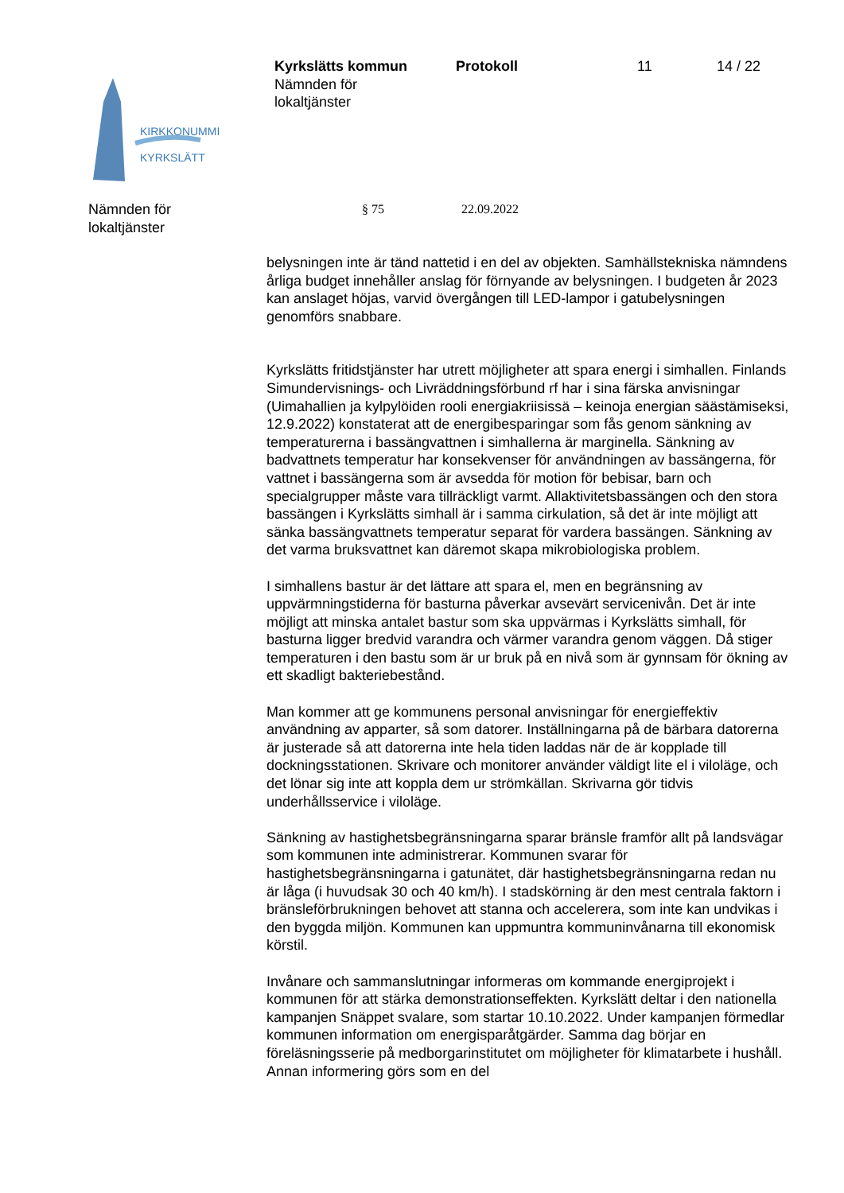KIRKKONUMMI
KYRKSLÄTT
Kyrkslätts kommun
Nämnden för
lokaltjänster
Protokoll 11 14 / 22
Nämnden för
lokaltjänster
§ 75 22.09.2022
belysningen inte är tänd nattetid i en del av objekten. Samhällstekniska nämndens årliga budget innehåller anslag för förnyande av belysningen. I budgeten år 2023 kan anslaget höjas, varvid övergången till LED-lampor i gatubelysningen genomförs snabbare.
Kyrkslätts fritidstjänster har utrett möjligheter att spara energi i simhallen. Finlands Simundervisnings- och Livräddningsförbund rf har i sina färska anvisningar (Uimahallien ja kylpylöiden rooli energiakriisissä – keinoja energian säästämiseksi, 12.9.2022) konstaterat att de energibesparingar som fås genom sänkning av temperaturerna i bassängvattnen i simhallerna är marginella. Sänkning av badvattnets temperatur har konsekvenser för användningen av bassängerna, för vattnet i bassängerna som är avsedda för motion för bebisar, barn och specialgrupper måste vara tillräckligt varmt. Allaktivitetsbassängen och den stora bassängen i Kyrkslätts simhall är i samma cirkulation, så det är inte möjligt att sänka bassängvattnets temperatur separat för vardera bassängen. Sänkning av det varma bruksvattnet kan däremot skapa mikrobiologiska problem.
I simhallens bastur är det lättare att spara el, men en begränsning av uppvärmningstiderna för basturna påverkar avsevärt servicenivån. Det är inte möjligt att minska antalet bastur som ska uppvärmas i Kyrkslätts simhall, för basturna ligger bredvid varandra och värmer varandra genom väggen. Då stiger temperaturen i den bastu som är ur bruk på en nivå som är gynnsam för ökning av ett skadligt bakteriebestånd.
Man kommer att ge kommunens personal anvisningar för energieffektiv användning av apparter, så som datorer. Inställningarna på de bärbara datorerna är justerade så att datorerna inte hela tiden laddas när de är kopplade till dockningsstationen. Skrivare och monitorer använder väldigt lite el i viloläge, och det lönar sig inte att koppla dem ur strömkällan. Skrivarna gör tidvis underhållsservice i viloläge.
Sänkning av hastighetsbegränsningarna sparar bränsle framför allt på landsvägar som kommunen inte administrerar. Kommunen svarar för hastighetsbegränsningarna i gatunätet, där hastighetsbegränsningarna redan nu är låga (i huvudsak 30 och 40 km/h). I stadskörning är den mest centrala faktorn i bränsleförbrukningen behovet att stanna och accelerera, som inte kan undvikas i den byggda miljön. Kommunen kan uppmuntra kommuninvånarna till ekonomisk körstil.
Invånare och sammanslutningar informeras om kommande energiprojekt i kommunen för att stärka demonstrationseffekten. Kyrkslätt deltar i den nationella kampanjen Snäppet svalare, som startar 10.10.2022. Under kampanjen förmedlar kommunen information om energisparåtgärder. Samma dag börjar en föreläsningsserie på medborgarinstitutet om möjligheter för klimatarbete i hushåll. Annan informering görs som en del